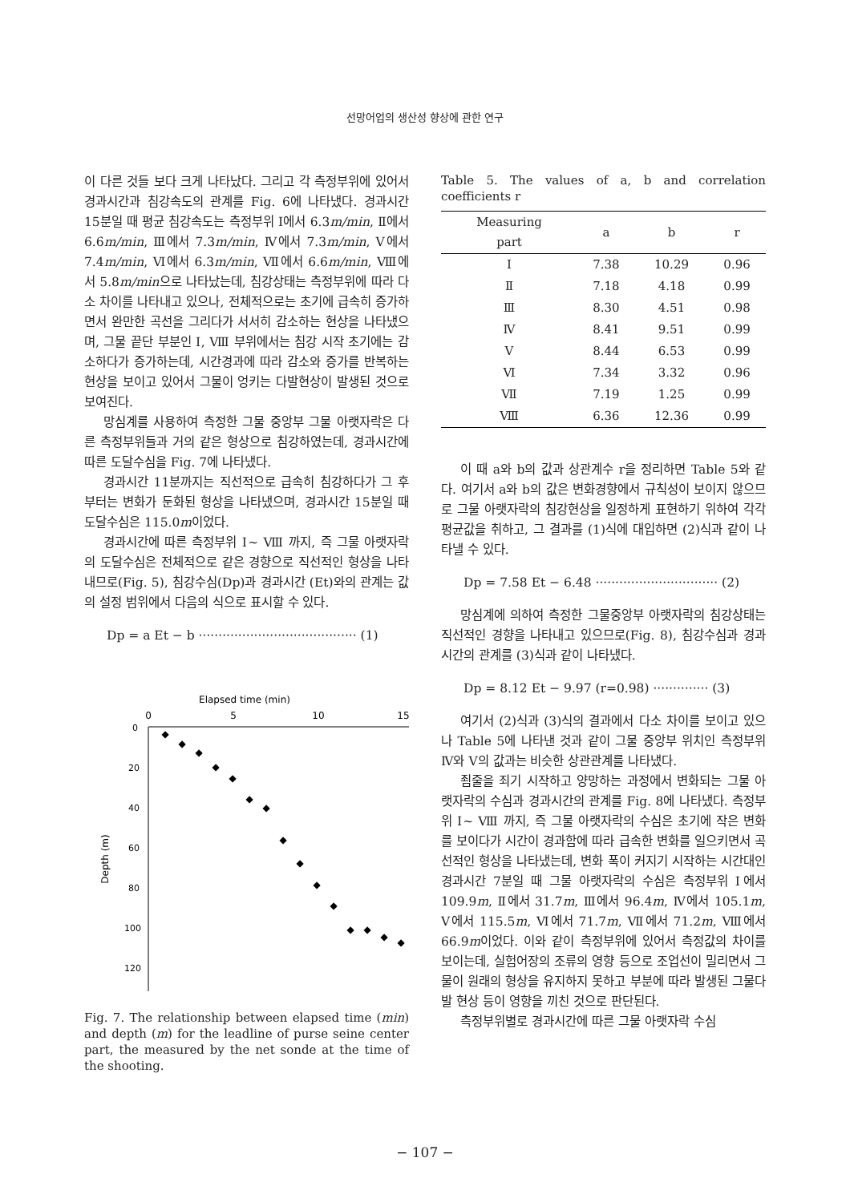선망어업의 생산성 향상에 관한 연구
이 다른 것들 보다 크게 나타났다. 그리고 각 측정부위에 있어서 경과시간과 침강속도의 관계를 Fig. 6에 나타냈다. 경과시간 15분일 때 평균 침강속도는 측정부위 Ⅰ에서 6.3m/min, Ⅱ에서 6.6m/min, Ⅲ에서 7.3m/min, Ⅳ에서 7.3m/min, Ⅴ에서 7.4m/min, Ⅵ에서 6.3m/min, Ⅶ에서 6.6m/min, Ⅷ에서 5.8m/min으로 나타났는데, 침강상태는 측정부위에 따라 다소 차이를 나타내고 있으나, 전체적으로는 초기에 급속히 증가하면서 완만한 곡선을 그리다가 서서히 감소하는 현상을 나타냈으며, 그물 끝단 부분인 Ⅰ, Ⅷ 부위에서는 침강 시작 초기에는 감소하다가 증가하는데, 시간경과에 따라 감소와 증가를 반복하는 현상을 보이고 있어서 그물이 엉키는 다발현상이 발생된 것으로 보여진다.
망심계를 사용하여 측정한 그물 중앙부 그물 아랫자락은 다른 측정부위들과 거의 같은 형상으로 침강하였는데, 경과시간에 따른 도달수심을 Fig. 7에 나타냈다.
경과시간 11분까지는 직선적으로 급속히 침강하다가 그 후부터는 변화가 둔화된 형상을 나타냈으며, 경과시간 15분일 때 도달수심은 115.0m이었다.
경과시간에 따른 측정부위 Ⅰ~ Ⅷ 까지, 즉 그물 아랫자락의 도달수심은 전체적으로 같은 경향으로 직선적인 형상을 나타내므로(Fig. 5), 침강수심(Dp)과 경과시간 (Et)와의 관계는 값의 설정 범위에서 다음의 식으로 표시할 수 있다.
Dp = a Et − b ········································ (1)
Elapsed time (min)
0
5
10
15
0
20
40
60
80
100
120
Depth (m)
◆
◆
◆
◆
◆
◆
◆
◆
◆
◆
◆
◆
◆
◆
◆
Fig. 7. The relationship between elapsed time (min) and depth (m) for the leadline of purse seine center part, the measured by the net sonde at the time of the shooting.
Table 5. The values of a, b and correlation coefficients r
| Measuring part | a | b | r |
| --- | --- | --- | --- |
| Ⅰ | 7.38 | 10.29 | 0.96 |
| Ⅱ | 7.18 | 4.18 | 0.99 |
| Ⅲ | 8.30 | 4.51 | 0.98 |
| Ⅳ | 8.41 | 9.51 | 0.99 |
| Ⅴ | 8.44 | 6.53 | 0.99 |
| Ⅵ | 7.34 | 3.32 | 0.96 |
| Ⅶ | 7.19 | 1.25 | 0.99 |
| Ⅷ | 6.36 | 12.36 | 0.99 |
이 때 a와 b의 값과 상관계수 r을 정리하면 Table 5와 같다. 여기서 a와 b의 값은 변화경향에서 규칙성이 보이지 않으므로 그물 아랫자락의 침강현상을 일정하게 표현하기 위하여 각각 평균값을 취하고, 그 결과를 (1)식에 대입하면 (2)식과 같이 나타낼 수 있다.
Dp = 7.58 Et − 6.48 ······························· (2)
망심계에 의하여 측정한 그물중앙부 아랫자락의 침강상태는 직선적인 경향을 나타내고 있으므로(Fig. 8), 침강수심과 경과시간의 관계를 (3)식과 같이 나타냈다.
Dp = 8.12 Et − 9.97 (r=0.98) ·············· (3)
여기서 (2)식과 (3)식의 결과에서 다소 차이를 보이고 있으나 Table 5에 나타낸 것과 같이 그물 중앙부 위치인 측정부위 Ⅳ와 Ⅴ의 값과는 비슷한 상관관계를 나타냈다.
죔줄을 죄기 시작하고 양망하는 과정에서 변화되는 그물 아랫자락의 수심과 경과시간의 관계를 Fig. 8에 나타냈다. 측정부위 Ⅰ~ Ⅷ 까지, 즉 그물 아랫자락의 수심은 초기에 작은 변화를 보이다가 시간이 경과함에 따라 급속한 변화를 일으키면서 곡선적인 형상을 나타냈는데, 변화 폭이 커지기 시작하는 시간대인 경과시간 7분일 때 그물 아랫자락의 수심은 측정부위 Ⅰ에서 109.9m, Ⅱ에서 31.7m, Ⅲ에서 96.4m, Ⅳ에서 105.1m, Ⅴ에서 115.5m, Ⅵ에서 71.7m, Ⅶ에서 71.2m, Ⅷ에서 66.9m이었다. 이와 같이 측정부위에 있어서 측정값의 차이를 보이는데, 실험어장의 조류의 영향 등으로 조업선이 밀리면서 그물이 원래의 형상을 유지하지 못하고 부분에 따라 발생된 그물다발 현상 등이 영향을 끼친 것으로 판단된다.
측정부위별로 경과시간에 따른 그물 아랫자락 수심
− 107 −